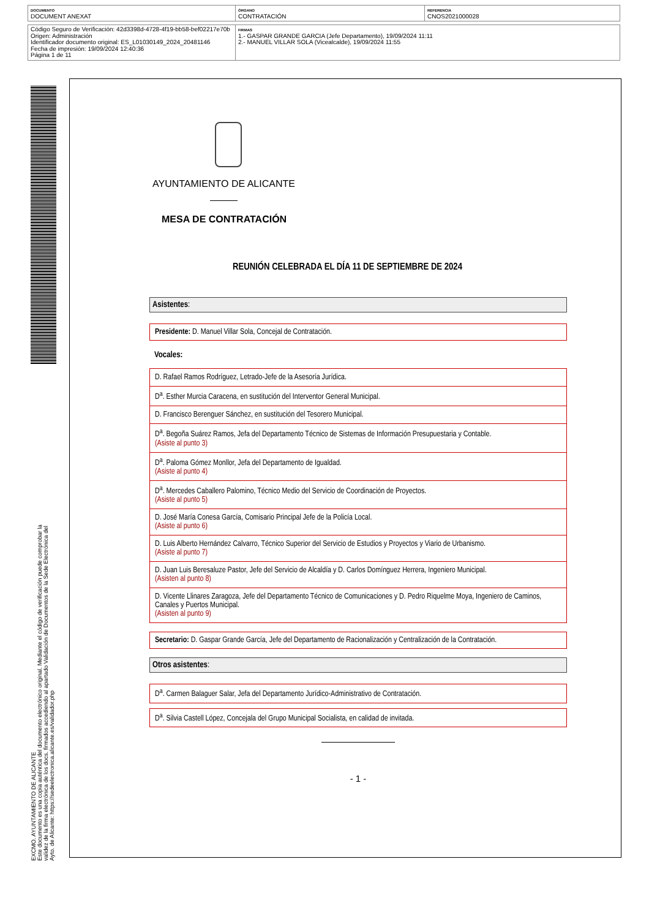| DOCUMENTO DOCUMENT ANEXAT | ÓRGANO CONTRATACIÓN | REFERENCIA CNOS2021000028 |
| Código Seguro de Verificación: 42d3398d-4728-4f19-bb58-bef02217e70b Origen: Administración Identificador documento original: ES_L01030149_2024_20481146 Fecha de impresión: 19/09/2024 12:40:36 Página 1 de 11 | FIRMAS 1.- GASPAR GRANDE GARCIA (Jefe Departamento), 19/09/2024 11:11 2.- MANUEL VILLAR SOLA (Vicealcalde), 19/09/2024 11:55 |
EXCMO. AYUNTAMIENTO DE ALICANTE
Este documento es una copia auténtica del documento electrónico original. Mediante el código de verificación puede comprobar la
validez de la firma electrónica de los docs. firmados accediendo al apartado Validación de Documentos de la Sede Electrónica del
Ayto. de Alicante: https://sedeelectronica.alicante.es/validador.php
AYUNTAMIENTO DE ALICANTE
MESA DE CONTRATACIÓN
REUNIÓN CELEBRADA EL DÍA 11 DE SEPTIEMBRE DE 2024
Asistentes:
Presidente: D. Manuel Villar Sola, Concejal de Contratación.
Vocales:
D. Rafael Ramos Rodríguez, Letrado-Jefe de la Asesoría Jurídica.
D<sup>a</sup>. Esther Murcia Caracena, en sustitución del Interventor General Municipal.
D. Francisco Berenguer Sánchez, en sustitución del Tesorero Municipal.
D<sup>a</sup>. Begoña Suárez Ramos, Jefa del Departamento Técnico de Sistemas de Información Presupuestaria y Contable.
(Asiste al punto 3)
D<sup>a</sup>. Paloma Gómez Monllor, Jefa del Departamento de Igualdad.
(Asiste al punto 4)
D<sup>a</sup>. Mercedes Caballero Palomino, Técnico Medio del Servicio de Coordinación de Proyectos.
(Asiste al punto 5)
D. José María Conesa García, Comisario Principal Jefe de la Policía Local.
(Asiste al punto 6)
D. Luis Alberto Hernández Calvarro, Técnico Superior del Servicio de Estudios y Proyectos y Viario de Urbanismo.
(Asiste al punto 7)
D. Juan Luis Beresaluze Pastor, Jefe del Servicio de Alcaldía y D. Carlos Domínguez Herrera, Ingeniero Municipal.
(Asisten al punto 8)
D. Vicente Llinares Zaragoza, Jefe del Departamento Técnico de Comunicaciones y D. Pedro Riquelme Moya, Ingeniero de Caminos, Canales y Puertos Municipal.
(Asisten al punto 9)
Secretario: D. Gaspar Grande García, Jefe del Departamento de Racionalización y Centralización de la Contratación.
Otros asistentes:
D<sup>a</sup>. Carmen Balaguer Salar, Jefa del Departamento Jurídico-Administrativo de Contratación.
D<sup>a</sup>. Silvia Castell López, Concejala del Grupo Municipal Socialista, en calidad de invitada.
- 1 -